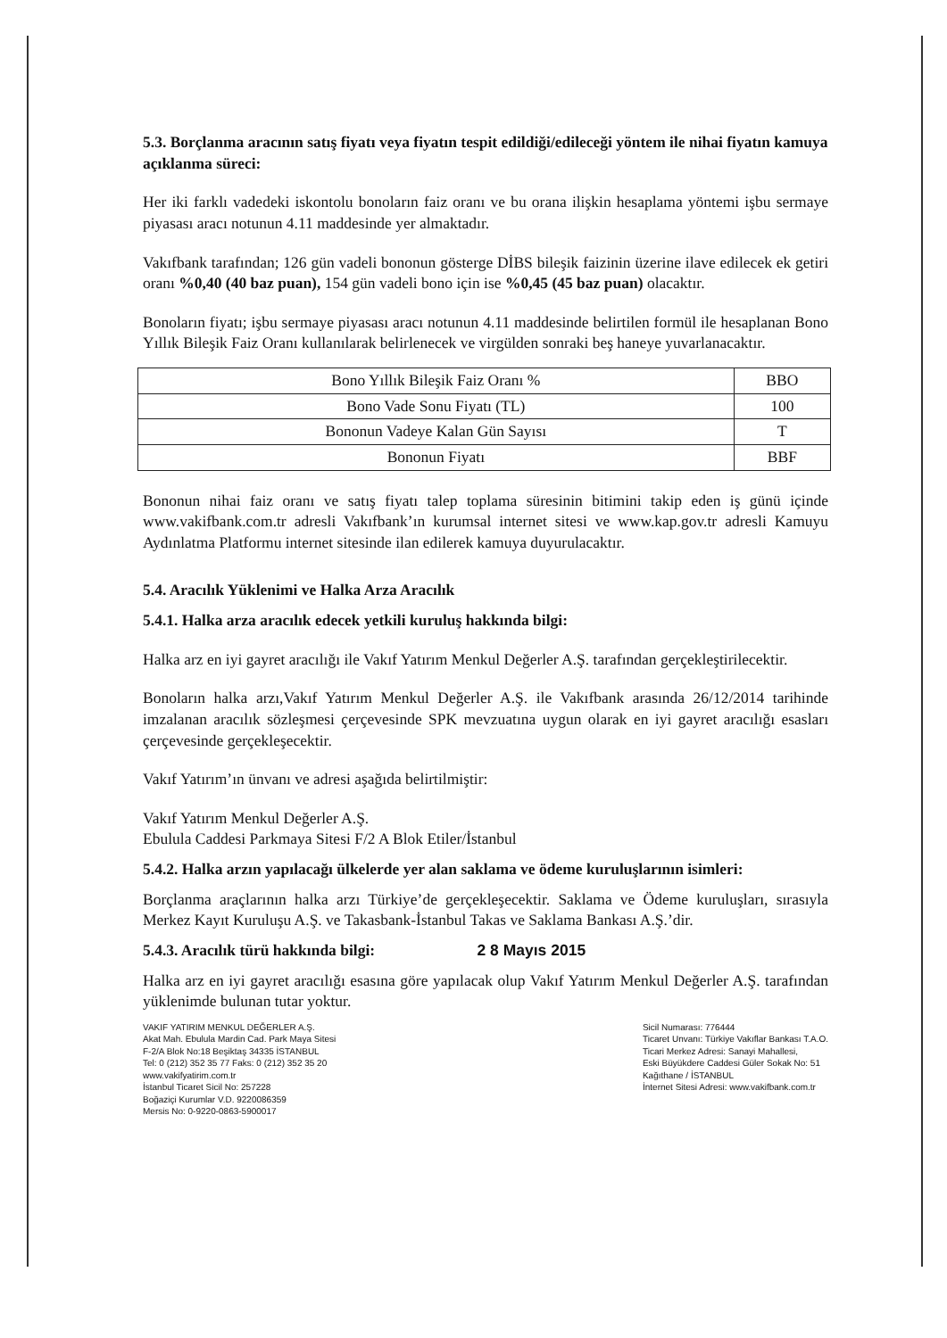5.3. Borçlanma aracının satış fiyatı veya fiyatın tespit edildiği/edileceği yöntem ile nihai fiyatın kamuya açıklanma süreci:
Her iki farklı vadedeki iskontolu bonoların faiz oranı ve bu orana ilişkin hesaplama yöntemi işbu sermaye piyasası aracı notunun 4.11 maddesinde yer almaktadır.
Vakıfbank tarafından; 126 gün vadeli bononun gösterge DİBS bileşik faizinin üzerine ilave edilecek ek getiri oranı %0,40 (40 baz puan), 154 gün vadeli bono için ise %0,45 (45 baz puan) olacaktır.
Bonoların fiyatı; işbu sermaye piyasası aracı notunun 4.11 maddesinde belirtilen formül ile hesaplanan Bono Yıllık Bileşik Faiz Oranı kullanılarak belirlenecek ve virgülden sonraki beş haneye yuvarlanacaktır.
| Bono Yıllık Bileşik Faiz Oranı % | BBO |
| Bono Vade Sonu Fiyatı (TL) | 100 |
| Bononun Vadeye Kalan Gün Sayısı | T |
| Bononun Fiyatı | BBF |
Bononun nihai faiz oranı ve satış fiyatı talep toplama süresinin bitimini takip eden iş günü içinde www.vakifbank.com.tr adresli Vakıfbank’ın kurumsal internet sitesi ve www.kap.gov.tr adresli Kamuyu Aydınlatma Platformu internet sitesinde ilan edilerek kamuya duyurulacaktır.
5.4. Aracılık Yüklenimi ve Halka Arza Aracılık
5.4.1. Halka arza aracılık edecek yetkili kuruluş hakkında bilgi:
Halka arz en iyi gayret aracılığı ile Vakıf Yatırım Menkul Değerler A.Ş. tarafından gerçekleştirilecektir.
Bonoların halka arzı,Vakıf Yatırım Menkul Değerler A.Ş. ile Vakıfbank arasında 26/12/2014 tarihinde imzalanan aracılık sözleşmesi çerçevesinde SPK mevzuatına uygun olarak en iyi gayret aracılığı esasları çerçevesinde gerçekleşecektir.
Vakıf Yatırım’ın ünvanı ve adresi aşağıda belirtilmiştir:
Vakıf Yatırım Menkul Değerler A.Ş.
Ebulula Caddesi Parkmaya Sitesi F/2 A Blok Etiler/İstanbul
5.4.2. Halka arzın yapılacağı ülkelerde yer alan saklama ve ödeme kuruluşlarının isimleri:
Borçlanma araçlarının halka arzı Türkiye’de gerçekleşecektir. Saklama ve Ödeme kuruluşları, sırasıyla Merkez Kayıt Kuruluşu A.Ş. ve Takasbank-İstanbul Takas ve Saklama Bankası A.Ş.’dir.
5.4.3. Aracılık türü hakkında bilgi: 2 8 Mayıs 2015
Halka arz en iyi gayret aracılığı esasına göre yapılacak olup Vakıf Yatırım Menkul Değerler A.Ş. tarafından yüklenimde bulunan tutar yoktur.
VAKIF YATIRIM MENKUL DEĞERLER A.Ş.
Akat Mah. Ebulula Mardin Cad. Park Maya Sitesi
F-2/A Blok No:18 Beşiktaş 34335 İSTANBUL
Tel: 0 (212) 352 35 77 Faks: 0 (212) 352 35 20
www.vakifyatirim.com.tr
İstanbul Ticaret Sicil No: 257228
Boğaziçi Kurumlar V.D. 9220086359
Mersis No: 0-9220-0863-5900017
Sicil Numarası: 776444
Ticaret Unvanı: Türkiye Vakıflar Bankası T.A.O.
Ticari Merkez Adresi: Sanayi Mahallesi,
Eski Büyükdere Caddesi Güler Sokak No: 51
Kağıthane / İSTANBUL
İnternet Sitesi Adresi: www.vakifbank.com.tr